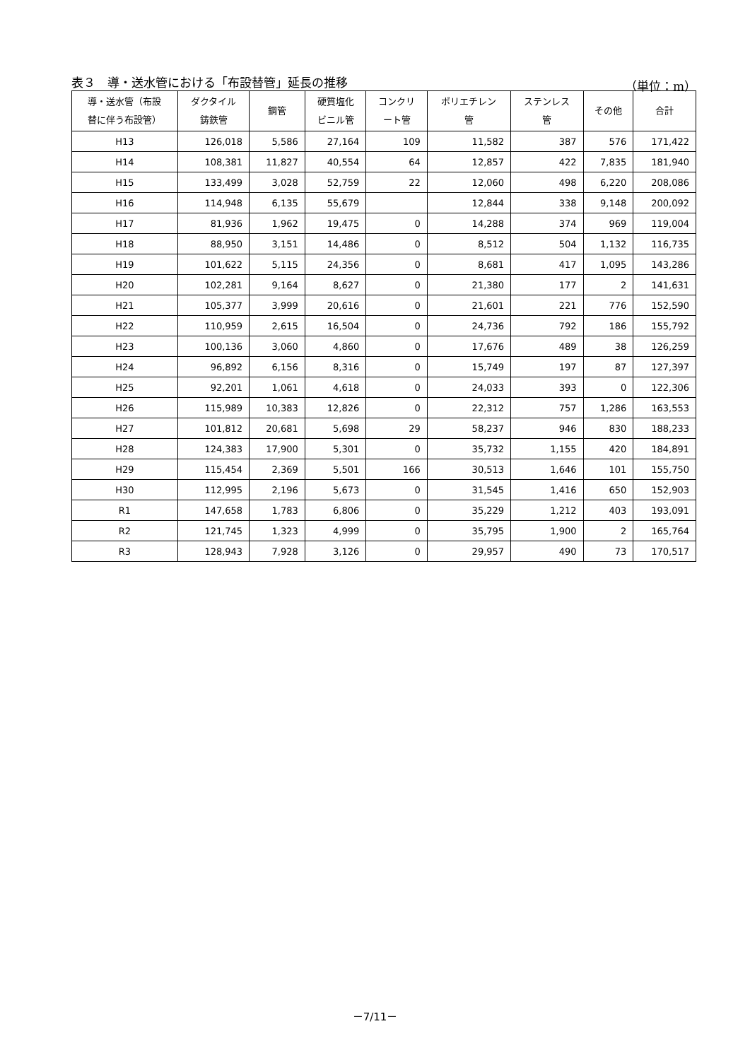表３　導・送水管における「布設替管」延長の推移 （単位：m）
| 導・送水管（布設 替に伴う布設管） | ダクタイル 鋳鉄管 | 鋼管 | 硬質塩化 ビニル管 | コンクリ ート管 | ポリエチレン 管 | ステンレス 管 | その他 | 合計 |
| --- | --- | --- | --- | --- | --- | --- | --- | --- |
| H13 | 126,018 | 5,586 | 27,164 | 109 | 11,582 | 387 | 576 | 171,422 |
| H14 | 108,381 | 11,827 | 40,554 | 64 | 12,857 | 422 | 7,835 | 181,940 |
| H15 | 133,499 | 3,028 | 52,759 | 22 | 12,060 | 498 | 6,220 | 208,086 |
| H16 | 114,948 | 6,135 | 55,679 | | 12,844 | 338 | 9,148 | 200,092 |
| H17 | 81,936 | 1,962 | 19,475 | 0 | 14,288 | 374 | 969 | 119,004 |
| H18 | 88,950 | 3,151 | 14,486 | 0 | 8,512 | 504 | 1,132 | 116,735 |
| H19 | 101,622 | 5,115 | 24,356 | 0 | 8,681 | 417 | 1,095 | 143,286 |
| H20 | 102,281 | 9,164 | 8,627 | 0 | 21,380 | 177 | 2 | 141,631 |
| H21 | 105,377 | 3,999 | 20,616 | 0 | 21,601 | 221 | 776 | 152,590 |
| H22 | 110,959 | 2,615 | 16,504 | 0 | 24,736 | 792 | 186 | 155,792 |
| H23 | 100,136 | 3,060 | 4,860 | 0 | 17,676 | 489 | 38 | 126,259 |
| H24 | 96,892 | 6,156 | 8,316 | 0 | 15,749 | 197 | 87 | 127,397 |
| H25 | 92,201 | 1,061 | 4,618 | 0 | 24,033 | 393 | 0 | 122,306 |
| H26 | 115,989 | 10,383 | 12,826 | 0 | 22,312 | 757 | 1,286 | 163,553 |
| H27 | 101,812 | 20,681 | 5,698 | 29 | 58,237 | 946 | 830 | 188,233 |
| H28 | 124,383 | 17,900 | 5,301 | 0 | 35,732 | 1,155 | 420 | 184,891 |
| H29 | 115,454 | 2,369 | 5,501 | 166 | 30,513 | 1,646 | 101 | 155,750 |
| H30 | 112,995 | 2,196 | 5,673 | 0 | 31,545 | 1,416 | 650 | 152,903 |
| R1 | 147,658 | 1,783 | 6,806 | 0 | 35,229 | 1,212 | 403 | 193,091 |
| R2 | 121,745 | 1,323 | 4,999 | 0 | 35,795 | 1,900 | 2 | 165,764 |
| R3 | 128,943 | 7,928 | 3,126 | 0 | 29,957 | 490 | 73 | 170,517 |
－7/11－